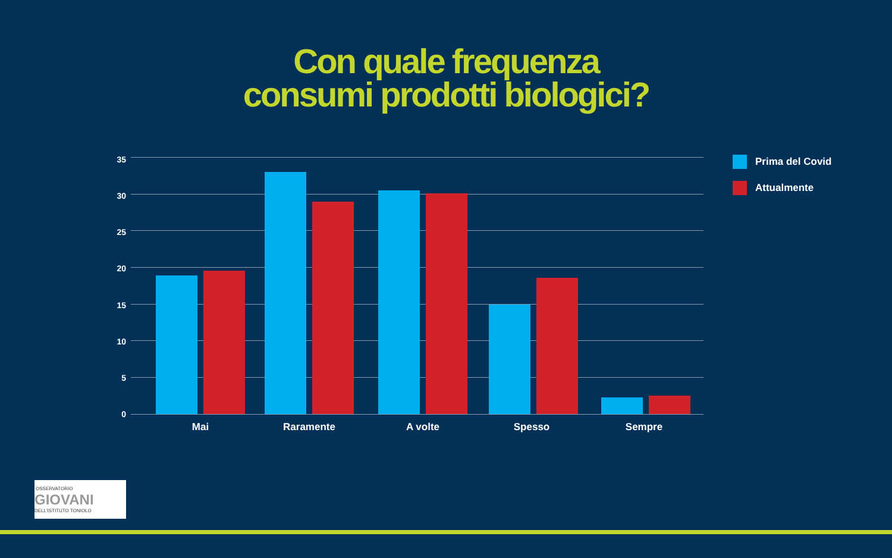Con quale frequenza
consumi prodotti biologici?
35
30
25
20
15
10
5
0
Mai Raramente A volte Spesso Sempre
Prima del Covid
Attualmente
OSSERVATORIO
GIOVANI
DELL'ISTITUTO TONIOLO